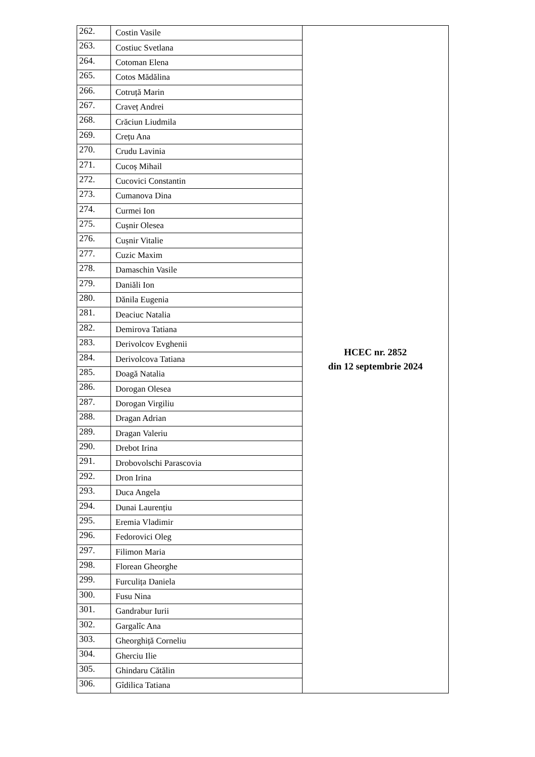| 262. | Costin Vasile | HCEC nr. 2852 din 12 septembrie 2024 |
| 263. | Costiuc Svetlana | |
| 264. | Cotoman Elena | |
| 265. | Cotos Mădălina | |
| 266. | Cotruță Marin | |
| 267. | Craveț Andrei | |
| 268. | Crăciun Liudmila | |
| 269. | Crețu Ana | |
| 270. | Crudu Lavinia | |
| 271. | Cucoș Mihail | |
| 272. | Cucovici Constantin | |
| 273. | Cumanova Dina | |
| 274. | Curmei Ion | |
| 275. | Cușnir Olesea | |
| 276. | Cușnir Vitalie | |
| 277. | Cuzic Maxim | |
| 278. | Damaschin Vasile | |
| 279. | Daniăli Ion | |
| 280. | Dănila Eugenia | |
| 281. | Deaciuc Natalia | |
| 282. | Demirova Tatiana | |
| 283. | Derivolcov Evghenii | |
| 284. | Derivolcova Tatiana | |
| 285. | Doagă Natalia | |
| 286. | Dorogan Olesea | |
| 287. | Dorogan Virgiliu | |
| 288. | Dragan Adrian | |
| 289. | Dragan Valeriu | |
| 290. | Drebot Irina | |
| 291. | Drobovolschi Parascovia | |
| 292. | Dron Irina | |
| 293. | Duca Angela | |
| 294. | Dunai Laurențiu | |
| 295. | Eremia Vladimir | |
| 296. | Fedorovici Oleg | |
| 297. | Filimon Maria | |
| 298. | Florean Gheorghe | |
| 299. | Furculița Daniela | |
| 300. | Fusu Nina | |
| 301. | Gandrabur Iurii | |
| 302. | Gargalîc Ana | |
| 303. | Gheorghiță Corneliu | |
| 304. | Gherciu Ilie | |
| 305. | Ghindaru Cătălin | |
| 306. | Gîdilica Tatiana | |